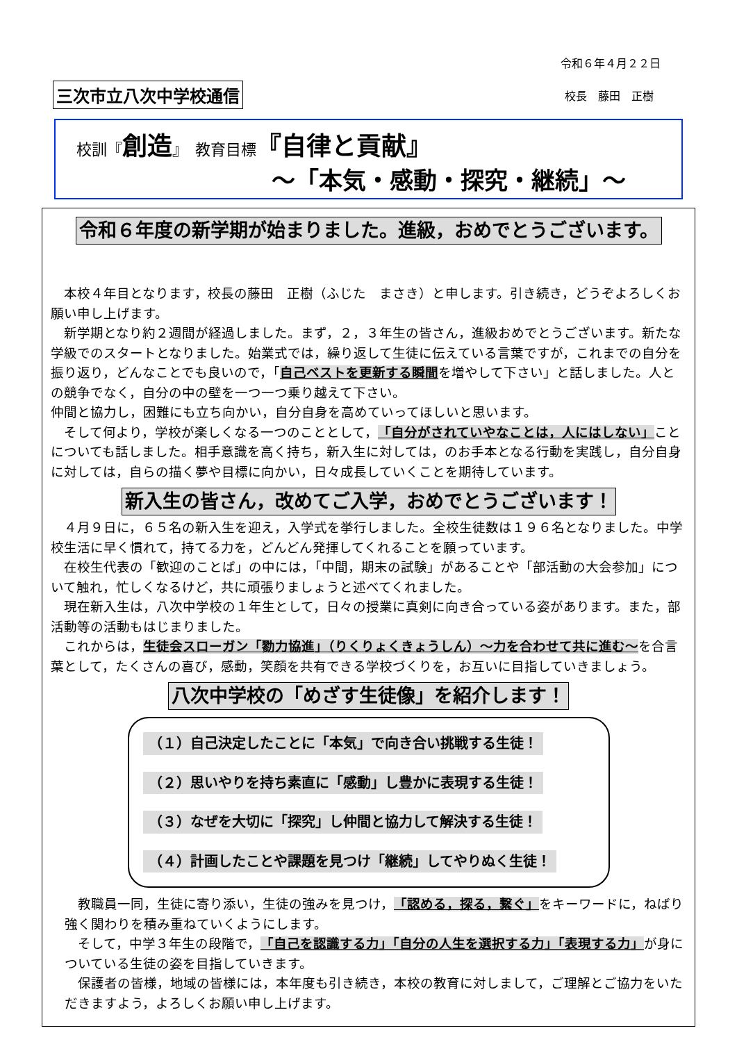令和６年４月２２日
三次市立八次中学校通信 校長　藤田　正樹
校訓『創造』　教育目標『自律と貢献』
～「本気・感動・探究・継続」～
令和６年度の新学期が始まりました。進級，おめでとうございます。
　本校４年目となります，校長の藤田　正樹（ふじた　まさき）と申します。引き続き，どうぞよろしくお願い申し上げます。
　新学期となり約２週間が経過しました。まず，２，３年生の皆さん，進級おめでとうございます。新たな学級でのスタートとなりました。始業式では，繰り返して生徒に伝えている言葉ですが，これまでの自分を振り返り，どんなことでも良いので，「自己ベストを更新する瞬間を増やして下さい」と話しました。人との競争でなく，自分の中の壁を一つ一つ乗り越えて下さい。
仲間と協力し，困難にも立ち向かい，自分自身を高めていってほしいと思います。
　そして何より，学校が楽しくなる一つのこととして，「自分がされていやなことは，人にはしない」ことについても話しました。相手意識を高く持ち，新入生に対しては，のお手本となる行動を実践し，自分自身に対しては，自らの描く夢や目標に向かい，日々成長していくことを期待しています。
新入生の皆さん，改めてご入学，おめでとうございます！
　４月９日に，６５名の新入生を迎え，入学式を挙行しました。全校生徒数は１９６名となりました。中学校生活に早く慣れて，持てる力を，どんどん発揮してくれることを願っています。
　在校生代表の「歓迎のことば」の中には，「中間，期末の試験」があることや「部活動の大会参加」について触れ，忙しくなるけど，共に頑張りましょうと述べてくれました。
　現在新入生は，八次中学校の１年生として，日々の授業に真剣に向き合っている姿があります。また，部活動等の活動もはじまりました。
　これからは，生徒会スローガン「勠力協進」（りくりょくきょうしん）～力を合わせて共に進む～を合言葉として，たくさんの喜び，感動，笑顔を共有できる学校づくりを，お互いに目指していきましょう。
八次中学校の「めざす生徒像」を紹介します！
（１）自己決定したことに「本気」で向き合い挑戦する生徒！
（２）思いやりを持ち素直に「感動」し豊かに表現する生徒！
（３）なぜを大切に「探究」し仲間と協力して解決する生徒！
（４）計画したことや課題を見つけ「継続」してやりぬく生徒！
　教職員一同，生徒に寄り添い，生徒の強みを見つけ，「認める，探る，繋ぐ」をキーワードに，ねばり強く関わりを積み重ねていくようにします。
　そして，中学３年生の段階で，「自己を認識する力」「自分の人生を選択する力」「表現する力」が身についている生徒の姿を目指していきます。
　保護者の皆様，地域の皆様には，本年度も引き続き，本校の教育に対しまして，ご理解とご協力をいただきますよう，よろしくお願い申し上げます。